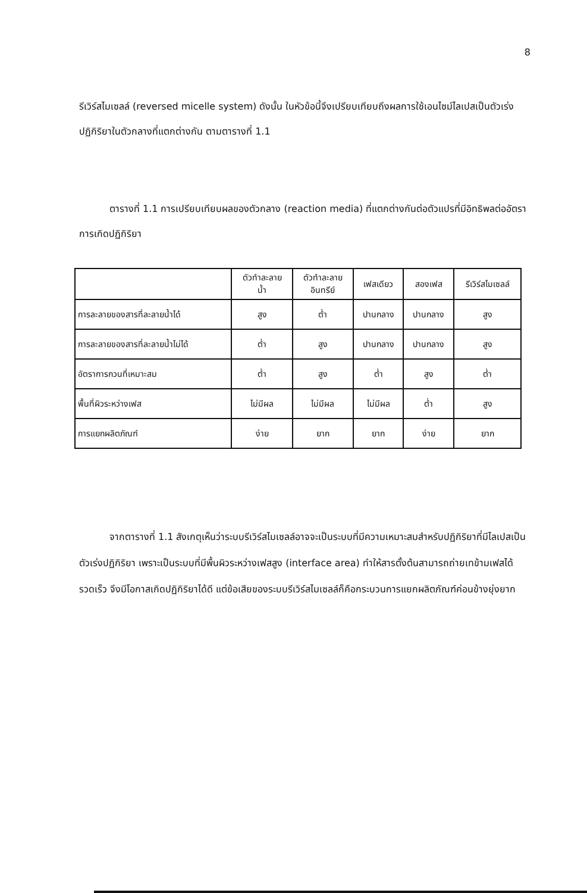8
รีเวิร์สไมเซลล์ (reversed micelle system) ดังนั้น ในหัวข้อนี้จึงเปรียบเทียบถึงผลการใช้เอนไซม์ไลเปสเป็นตัวเร่งปฏิกิริยาในตัวกลางที่แตกต่างกัน ตามตารางที่ 1.1
ตารางที่ 1.1 การเปรียบเทียบผลของตัวกลาง (reaction media) ที่แตกต่างกันต่อตัวแปรที่มีอิทธิพลต่ออัตราการเกิดปฏิกิริยา
| | ตัวทำละลาย น้ำ | ตัวทำละลาย อินทรีย์ | เฟสเดียว | สองเฟส | รีเวิร์สไมเซลล์ |
| --- | --- | --- | --- | --- | --- |
| การละลายของสารที่ละลายน้ำได้ | สูง | ต่ำ | ปานกลาง | ปานกลาง | สูง |
| การละลายของสารที่ละลายน้ำไม่ได้ | ต่ำ | สูง | ปานกลาง | ปานกลาง | สูง |
| อัตราการกวนที่เหมาะสม | ต่ำ | สูง | ต่ำ | สูง | ต่ำ |
| พื้นที่ผิวระหว่างเฟส | ไม่มีผล | ไม่มีผล | ไม่มีผล | ต่ำ | สูง |
| การแยกผลิตภัณฑ์ | ง่าย | ยาก | ยาก | ง่าย | ยาก |
จากตารางที่ 1.1 สังเกตุเห็นว่าระบบรีเวิร์สไมเซลล์อาจจะเป็นระบบที่มีความเหมาะสมสำหรับปฏิกิริยาที่มีไลเปสเป็นตัวเร่งปฏิกิริยา เพราะเป็นระบบที่มีพื้นผิวระหว่างเฟสสูง (interface area) ทำให้สารตั้งต้นสามารถถ่ายเทข้ามเฟสได้รวดเร็ว จึงมีโอกาสเกิดปฏิกิริยาได้ดี แต่ข้อเสียของระบบรีเวิร์สไมเซลล์ก็คือกระบวนการแยกผลิตภัณฑ์ค่อนข้างยุ่งยาก